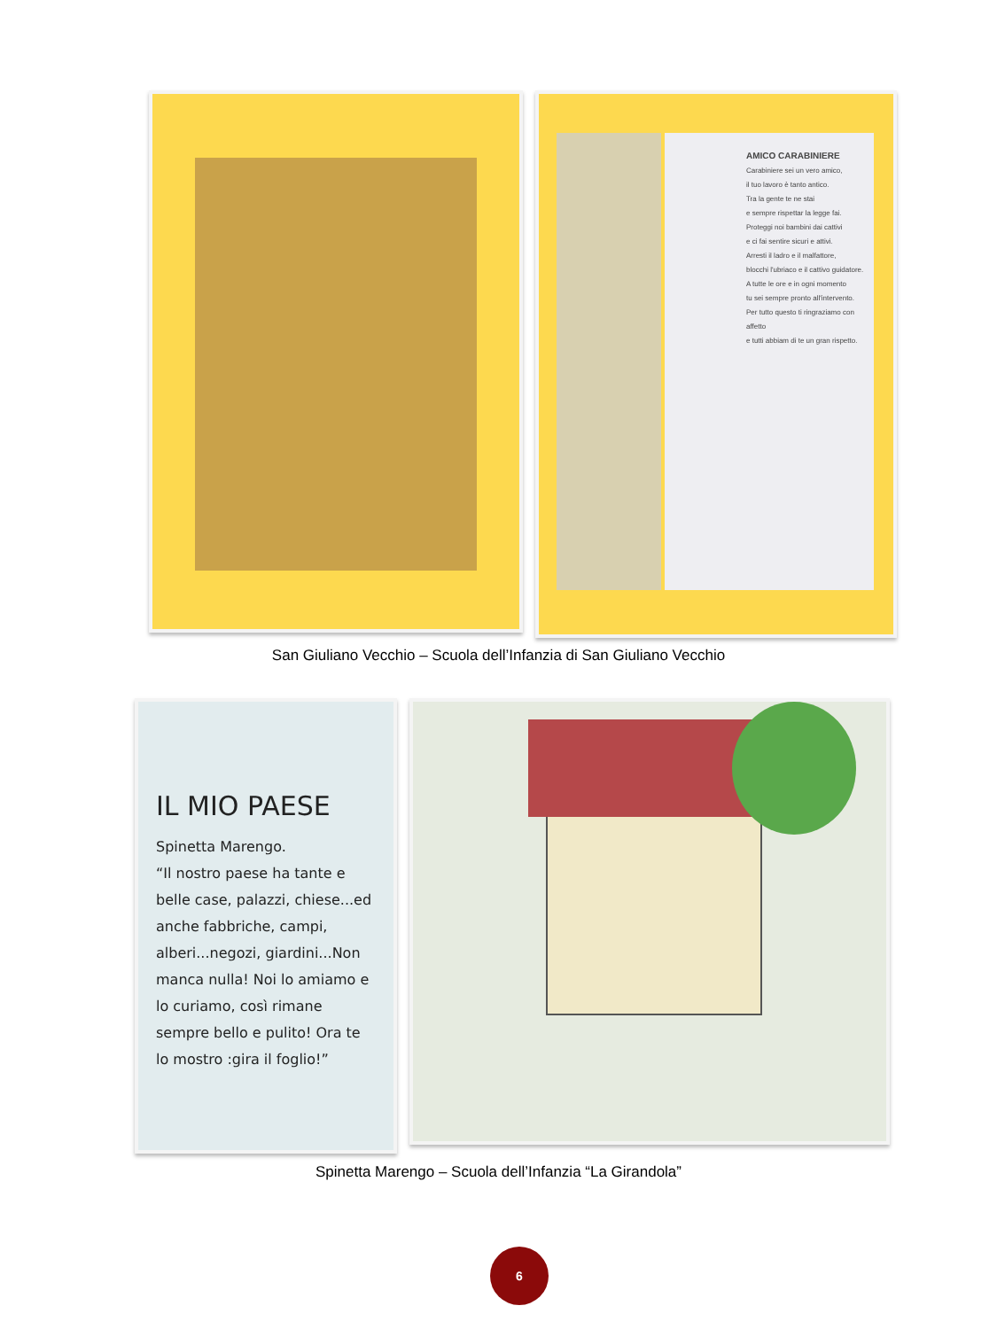AMICO CARABINIERE
Carabiniere sei un vero amico,
il tuo lavoro è tanto antico.
Tra la gente te ne stai
e sempre rispettar la legge fai.
Proteggi noi bambini dai cattivi
e ci fai sentire sicuri e attivi.
Arresti il ladro e il malfattore,
blocchi l'ubriaco e il cattivo guidatore.
A tutte le ore e in ogni momento
tu sei sempre pronto all'intervento.
Per tutto questo ti ringraziamo con affetto
e tutti abbiam di te un gran rispetto.
San Giuliano Vecchio – Scuola dell’Infanzia di San Giuliano Vecchio
IL MIO PAESE
Spinetta Marengo.
“Il nostro paese ha tante e belle case, palazzi, chiese...ed anche fabbriche, campi, alberi...negozi, giardini...Non manca nulla! Noi lo amiamo e lo curiamo, così rimane sempre bello e pulito! Ora te lo mostro :gira il foglio!”
Spinetta Marengo – Scuola dell’Infanzia “La Girandola”
6